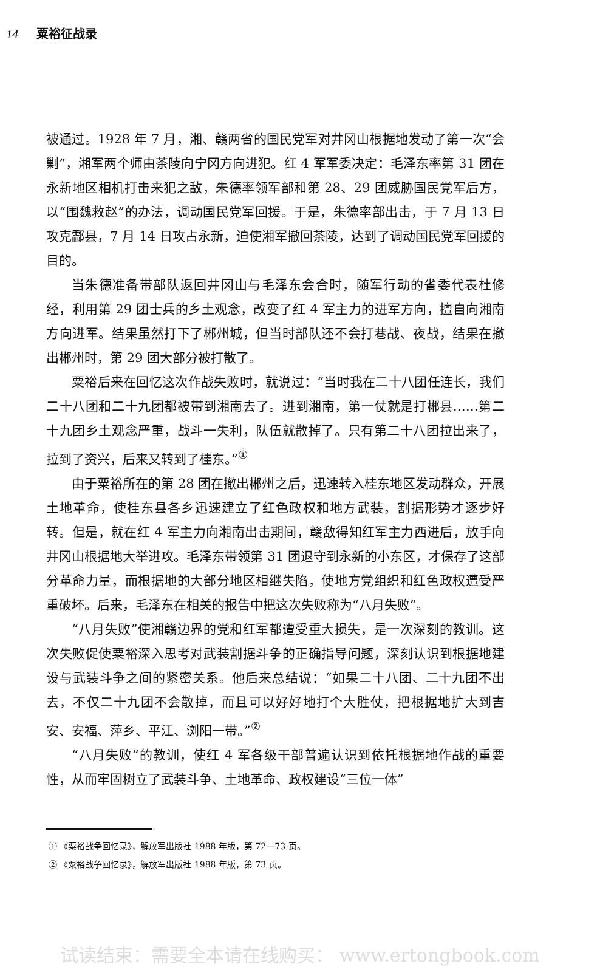14 粟裕征战录
被通过。1928 年 7 月，湘、赣两省的国民党军对井冈山根据地发动了第一次“会剿”，湘军两个师由茶陵向宁冈方向进犯。红 4 军军委决定：毛泽东率第 31 团在永新地区相机打击来犯之敌，朱德率领军部和第 28、29 团威胁国民党军后方，以“围魏救赵”的办法，调动国民党军回援。于是，朱德率部出击，于 7 月 13 日攻克酃县，7 月 14 日攻占永新，迫使湘军撤回茶陵，达到了调动国民党军回援的目的。
当朱德准备带部队返回井冈山与毛泽东会合时，随军行动的省委代表杜修经，利用第 29 团士兵的乡土观念，改变了红 4 军主力的进军方向，擅自向湘南方向进军。结果虽然打下了郴州城，但当时部队还不会打巷战、夜战，结果在撤出郴州时，第 29 团大部分被打散了。
粟裕后来在回忆这次作战失败时，就说过：“当时我在二十八团任连长，我们二十八团和二十九团都被带到湘南去了。进到湘南，第一仗就是打郴县……第二十九团乡土观念严重，战斗一失利，队伍就散掉了。只有第二十八团拉出来了，拉到了资兴，后来又转到了桂东。”<sup>①</sup>
由于粟裕所在的第 28 团在撤出郴州之后，迅速转入桂东地区发动群众，开展土地革命，使桂东县各乡迅速建立了红色政权和地方武装，割据形势才逐步好转。但是，就在红 4 军主力向湘南出击期间，赣敌得知红军主力西进后，放手向井冈山根据地大举进攻。毛泽东带领第 31 团退守到永新的小东区，才保存了这部分革命力量，而根据地的大部分地区相继失陷，使地方党组织和红色政权遭受严重破坏。后来，毛泽东在相关的报告中把这次失败称为“八月失败”。
“八月失败”使湘赣边界的党和红军都遭受重大损失，是一次深刻的教训。这次失败促使粟裕深入思考对武装割据斗争的正确指导问题，深刻认识到根据地建设与武装斗争之间的紧密关系。他后来总结说：“如果二十八团、二十九团不出去，不仅二十九团不会散掉，而且可以好好地打个大胜仗，把根据地扩大到吉安、安福、萍乡、平江、浏阳一带。”<sup>②</sup>
“八月失败”的教训，使红 4 军各级干部普遍认识到依托根据地作战的重要性，从而牢固树立了武装斗争、土地革命、政权建设“三位一体”
① 《粟裕战争回忆录》，解放军出版社 1988 年版，第 72—73 页。
② 《粟裕战争回忆录》，解放军出版社 1988 年版，第 73 页。
试读结束：需要全本请在线购买： www.ertongbook.com